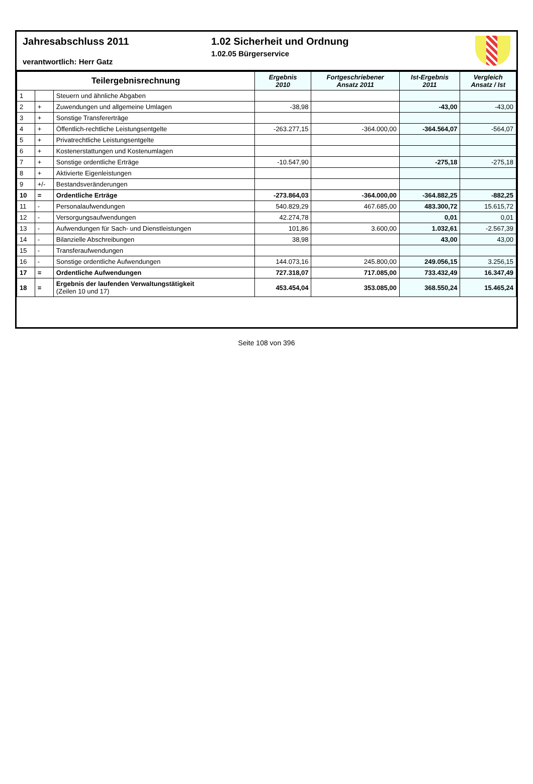Jahresabschluss 2011
verantwortlich: Herr Gatz
1.02 Sicherheit und Ordnung
1.02.05 Bürgerservice
| Teilergebnisrechnung | | | Ergebnis 2010 | Fortgeschriebener Ansatz 2011 | Ist-Ergebnis 2011 | Vergleich Ansatz / Ist |
| --- | --- | --- | --- | --- | --- | --- |
| 1 | | Steuern und ähnliche Abgaben | | | | |
| 2 | + | Zuwendungen und allgemeine Umlagen | -38,98 | | -43,00 | -43,00 |
| 3 | + | Sonstige Transfererträge | | | | |
| 4 | + | Öffentlich-rechtliche Leistungsentgelte | -263.277,15 | -364.000,00 | -364.564,07 | -564,07 |
| 5 | + | Privatrechtliche Leistungsentgelte | | | | |
| 6 | + | Kostenerstattungen und Kostenumlagen | | | | |
| 7 | + | Sonstige ordentliche Erträge | -10.547,90 | | -275,18 | -275,18 |
| 8 | + | Aktivierte Eigenleistungen | | | | |
| 9 | +/- | Bestandsveränderungen | | | | |
| 10 | = | Ordentliche Erträge | -273.864,03 | -364.000,00 | -364.882,25 | -882,25 |
| 11 | - | Personalaufwendungen | 540.829,29 | 467.685,00 | 483.300,72 | 15.615,72 |
| 12 | - | Versorgungsaufwendungen | 42.274,78 | | 0,01 | 0,01 |
| 13 | - | Aufwendungen für Sach- und Dienstleistungen | 101,86 | 3.600,00 | 1.032,61 | -2.567,39 |
| 14 | - | Bilanzielle Abschreibungen | 38,98 | | 43,00 | 43,00 |
| 15 | - | Transferaufwendungen | | | | |
| 16 | - | Sonstige ordentliche Aufwendungen | 144.073,16 | 245.800,00 | 249.056,15 | 3.256,15 |
| 17 | = | Ordentliche Aufwendungen | 727.318,07 | 717.085,00 | 733.432,49 | 16.347,49 |
| 18 | = | Ergebnis der laufenden Verwaltungstätigkeit (Zeilen 10 und 17) | 453.454,04 | 353.085,00 | 368.550,24 | 15.465,24 |
Seite 108 von 396